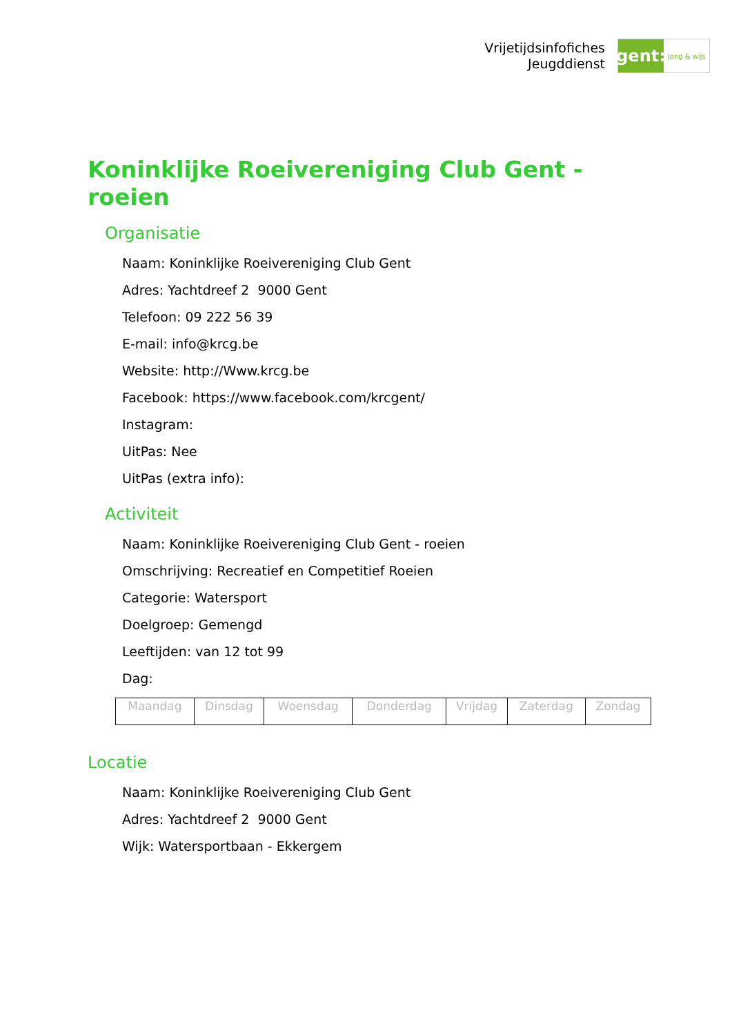Vrijetijdsinfofiches
Jeugddienst
gent:
jong & wijs
Koninklijke Roeivereniging Club Gent - roeien
Organisatie
Naam: Koninklijke Roeivereniging Club Gent
Adres: Yachtdreef 2 9000 Gent
Telefoon: 09 222 56 39
E-mail: info@krcg.be
Website: http://Www.krcg.be
Facebook: https://www.facebook.com/krcgent/
Instagram:
UitPas: Nee
UitPas (extra info):
Activiteit
Naam: Koninklijke Roeivereniging Club Gent - roeien
Omschrijving: Recreatief en Competitief Roeien
Categorie: Watersport
Doelgroep: Gemengd
Leeftijden: van 12 tot 99
Dag:
| Maandag | Dinsdag | Woensdag | Donderdag | Vrijdag | Zaterdag | Zondag |
Locatie
Naam: Koninklijke Roeivereniging Club Gent
Adres: Yachtdreef 2 9000 Gent
Wijk: Watersportbaan - Ekkergem